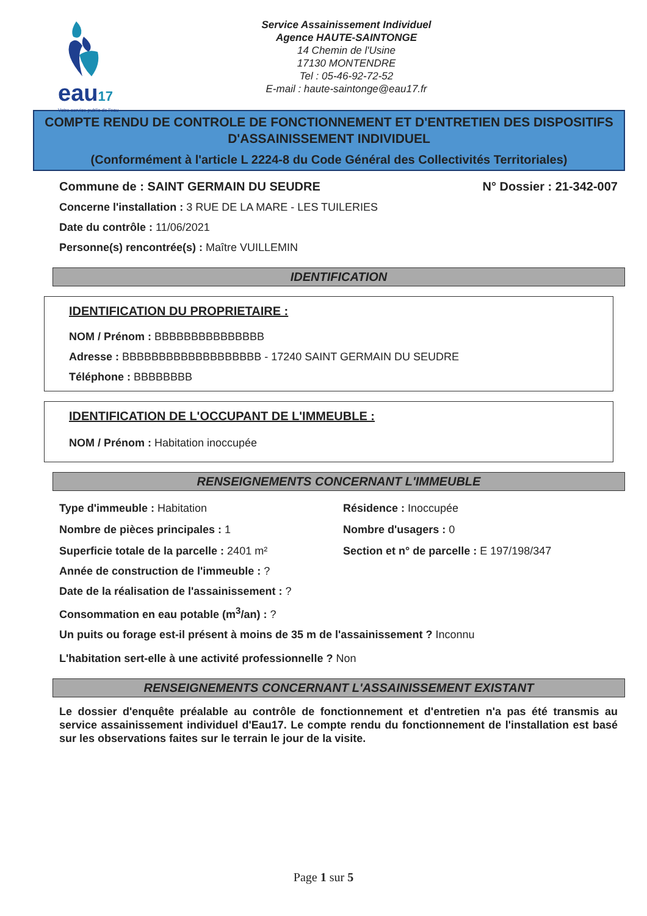eau17
Votre service public de l'eau
Service Assainissement Individuel
Agence HAUTE-SAINTONGE
14 Chemin de l'Usine
17130 MONTENDRE
Tel : 05-46-92-72-52
E-mail : haute-saintonge@eau17.fr
COMPTE RENDU DE CONTROLE DE FONCTIONNEMENT ET D'ENTRETIEN DES DISPOSITIFS D'ASSAINISSEMENT INDIVIDUEL
(Conformément à l'article L 2224-8 du Code Général des Collectivités Territoriales)
Commune de : SAINT GERMAIN DU SEUDRE N° Dossier : 21-342-007
Concerne l'installation : 3 RUE DE LA MARE - LES TUILERIES
Date du contrôle : 11/06/2021
Personne(s) rencontrée(s) : Maître VUILLEMIN
IDENTIFICATION
IDENTIFICATION DU PROPRIETAIRE :
NOM / Prénom : BBBBBBBBBBBBBBB
Adresse : BBBBBBBBBBBBBBBBBBB - 17240 SAINT GERMAIN DU SEUDRE
Téléphone : BBBBBBBB
IDENTIFICATION DE L'OCCUPANT DE L'IMMEUBLE :
NOM / Prénom : Habitation inoccupée
RENSEIGNEMENTS CONCERNANT L'IMMEUBLE
Type d'immeuble : Habitation
Résidence : Inoccupée
Nombre de pièces principales : 1
Nombre d'usagers : 0
Superficie totale de la parcelle : 2401 m²
Section et n° de parcelle : E 197/198/347
Année de construction de l'immeuble : ?
Date de la réalisation de l'assainissement : ?
Consommation en eau potable (m<sup>3</sup>/an) : ?
Un puits ou forage est-il présent à moins de 35 m de l'assainissement ? Inconnu
L'habitation sert-elle à une activité professionnelle ? Non
RENSEIGNEMENTS CONCERNANT L'ASSAINISSEMENT EXISTANT
Le dossier d'enquête préalable au contrôle de fonctionnement et d'entretien n'a pas été transmis au service assainissement individuel d'Eau17. Le compte rendu du fonctionnement de l'installation est basé sur les observations faites sur le terrain le jour de la visite.
Page 1 sur 5